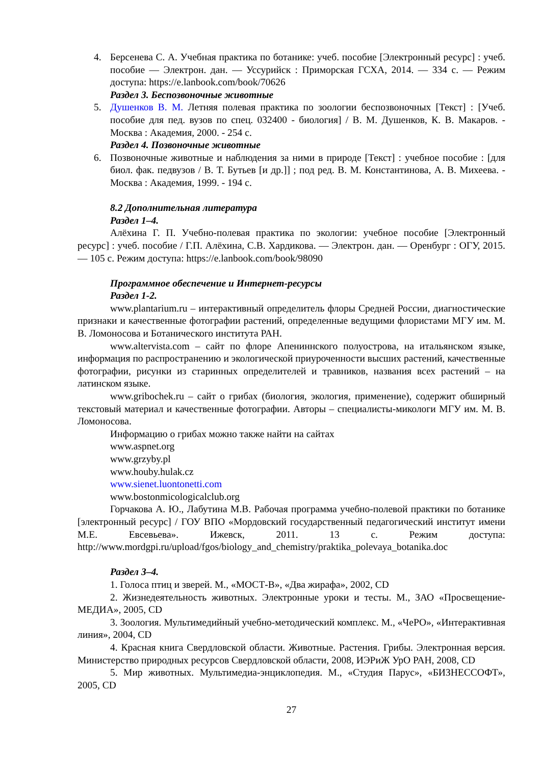4. Берсенева С. А. Учебная практика по ботанике: учеб. пособие [Электронный ресурс] : учеб. пособие — Электрон. дан. — Уссурийск : Приморская ГСХА, 2014. — 334 с. — Режим доступа: https://e.lanbook.com/book/70626
Раздел 3. Беспозвоночные животные
5. Душенков В. М. Летняя полевая практика по зоологии беспозвоночных [Текст] : [Учеб. пособие для пед. вузов по спец. 032400 - биология] / В. М. Душенков, К. В. Макаров. - Москва : Академия, 2000. - 254 с.
Раздел 4. Позвоночные животные
6. Позвоночные животные и наблюдения за ними в природе [Текст] : учебное пособие : [для биол. фак. педвузов / В. Т. Бутьев [и др.]] ; под ред. В. М. Константинова, А. В. Михеева. - Москва : Академия, 1999. - 194 с.
8.2 Дополнительная литература
Раздел 1–4.
Алёхина Г. П. Учебно-полевая практика по экологии: учебное пособие [Электронный ресурс] : учеб. пособие / Г.П. Алёхина, С.В. Хардикова. — Электрон. дан. — Оренбург : ОГУ, 2015. — 105 с. Режим доступа: https://e.lanbook.com/book/98090
Программное обеспечение и Интернет-ресурсы
Раздел 1-2.
www.plantarium.ru – интерактивный определитель флоры Средней России, диагностические признаки и качественные фотографии растений, определенные ведущими флористами МГУ им. М. В. Ломоносова и Ботанического института РАН.
www.altervista.com – сайт по флоре Апениннского полуострова, на итальянском языке, информация по распространению и экологической приуроченности высших растений, качественные фотографии, рисунки из старинных определителей и травников, названия всех растений – на латинском языке.
www.gribochek.ru – сайт о грибах (биология, экология, применение), содержит обширный текстовый материал и качественные фотографии. Авторы – специалисты-микологи МГУ им. М. В. Ломоносова.
Информацию о грибах можно также найти на сайтах
www.aspnet.org
www.grzyby.pl
www.houby.hulak.cz
www.sienet.luontonetti.com
www.bostonmicologicalclub.org
Горчакова А. Ю., Лабутина М.В. Рабочая программа учебно-полевой практики по ботанике [электронный ресурс] / ГОУ ВПО «Мордовский государственный педагогический институт имени М.Е. Евсевьева». Ижевск, 2011. 13 с. Режим доступа: http://www.mordgpi.ru/upload/fgos/biology_and_chemistry/praktika_polevaya_botanika.doc
Раздел 3–4.
1. Голоса птиц и зверей. М., «МОСТ-В», «Два жирафа», 2002, CD
2. Жизнедеятельность животных. Электронные уроки и тесты. М., ЗАО «Просвещение-МЕДИА», 2005, CD
3. Зоология. Мультимедийный учебно-методический комплекс. М., «ЧеРО», «Интерактивная линия», 2004, CD
4. Красная книга Свердловской области. Животные. Растения. Грибы. Электронная версия. Министерство природных ресурсов Свердловской области, 2008, ИЭРиЖ УрО РАН, 2008, CD
5. Мир животных. Мультимедиа-энциклопедия. М., «Студия Парус», «БИЗНЕССОФТ», 2005, CD
27